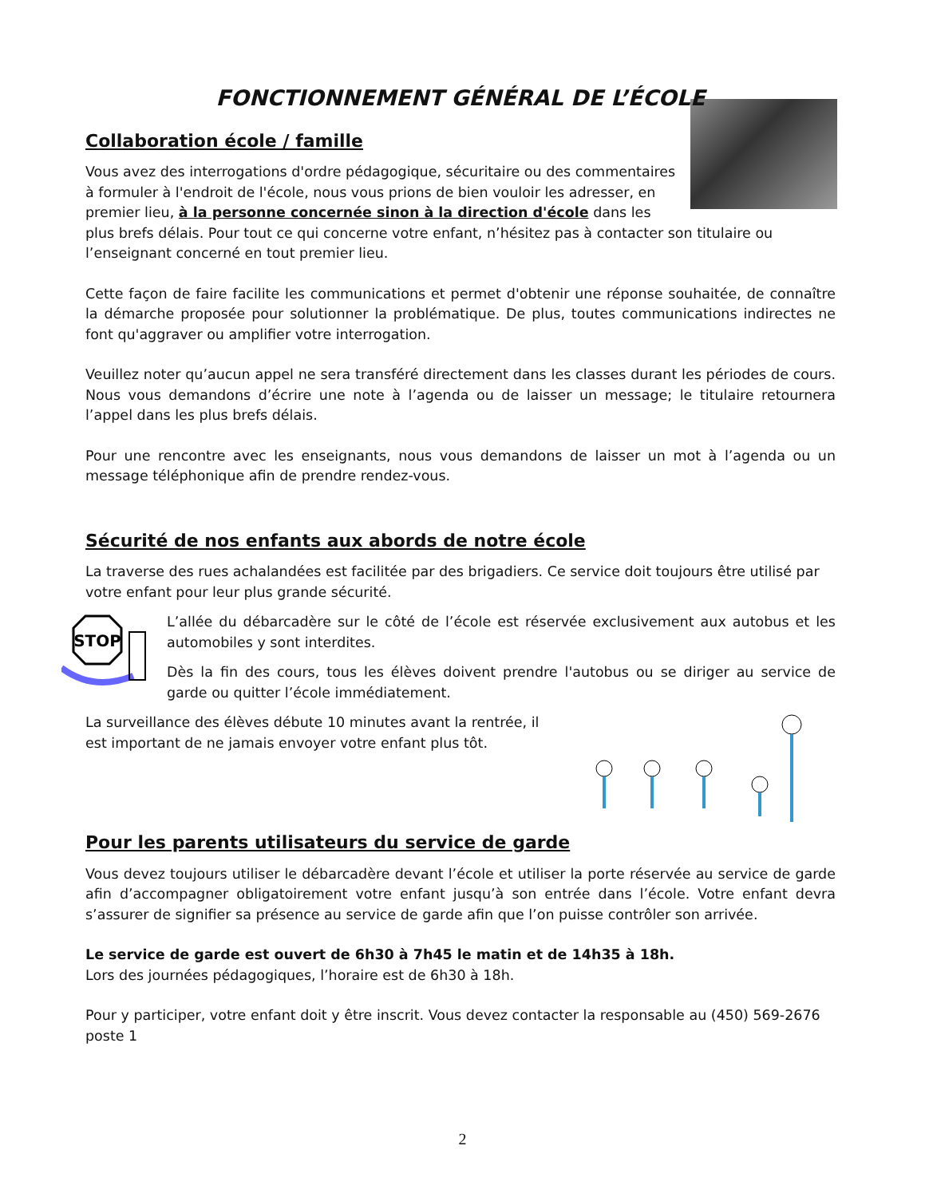FONCTIONNEMENT GÉNÉRAL DE L’ÉCOLE
Collaboration école / famille
Vous avez des interrogations d'ordre pédagogique, sécuritaire ou des commentaires à formuler à l'endroit de l'école, nous vous prions de bien vouloir les adresser, en premier lieu, à la personne concernée sinon à la direction d'école dans les plus brefs délais. Pour tout ce qui concerne votre enfant, n’hésitez pas à contacter son titulaire ou l’enseignant concerné en tout premier lieu.
Cette façon de faire facilite les communications et permet d'obtenir une réponse souhaitée, de connaître la démarche proposée pour solutionner la problématique. De plus, toutes communications indirectes ne font qu'aggraver ou amplifier votre interrogation.
Veuillez noter qu’aucun appel ne sera transféré directement dans les classes durant les périodes de cours. Nous vous demandons d’écrire une note à l’agenda ou de laisser un message; le titulaire retournera l’appel dans les plus brefs délais.
Pour une rencontre avec les enseignants, nous vous demandons de laisser un mot à l’agenda ou un message téléphonique afin de prendre rendez-vous.
Sécurité de nos enfants aux abords de notre école
La traverse des rues achalandées est facilitée par des brigadiers. Ce service doit toujours être utilisé par votre enfant pour leur plus grande sécurité.
STOP
L’allée du débarcadère sur le côté de l’école est réservée exclusivement aux autobus et les automobiles y sont interdites.
Dès la fin des cours, tous les élèves doivent prendre l'autobus ou se diriger au service de garde ou quitter l’école immédiatement.
La surveillance des élèves débute 10 minutes avant la rentrée, il est important de ne jamais envoyer votre enfant plus tôt.
Pour les parents utilisateurs du service de garde
Vous devez toujours utiliser le débarcadère devant l’école et utiliser la porte réservée au service de garde afin d’accompagner obligatoirement votre enfant jusqu’à son entrée dans l’école. Votre enfant devra s’assurer de signifier sa présence au service de garde afin que l’on puisse contrôler son arrivée.
Le service de garde est ouvert de 6h30 à 7h45 le matin et de 14h35 à 18h.
Lors des journées pédagogiques, l’horaire est de 6h30 à 18h.
Pour y participer, votre enfant doit y être inscrit. Vous devez contacter la responsable au (450) 569-2676 poste 1
2